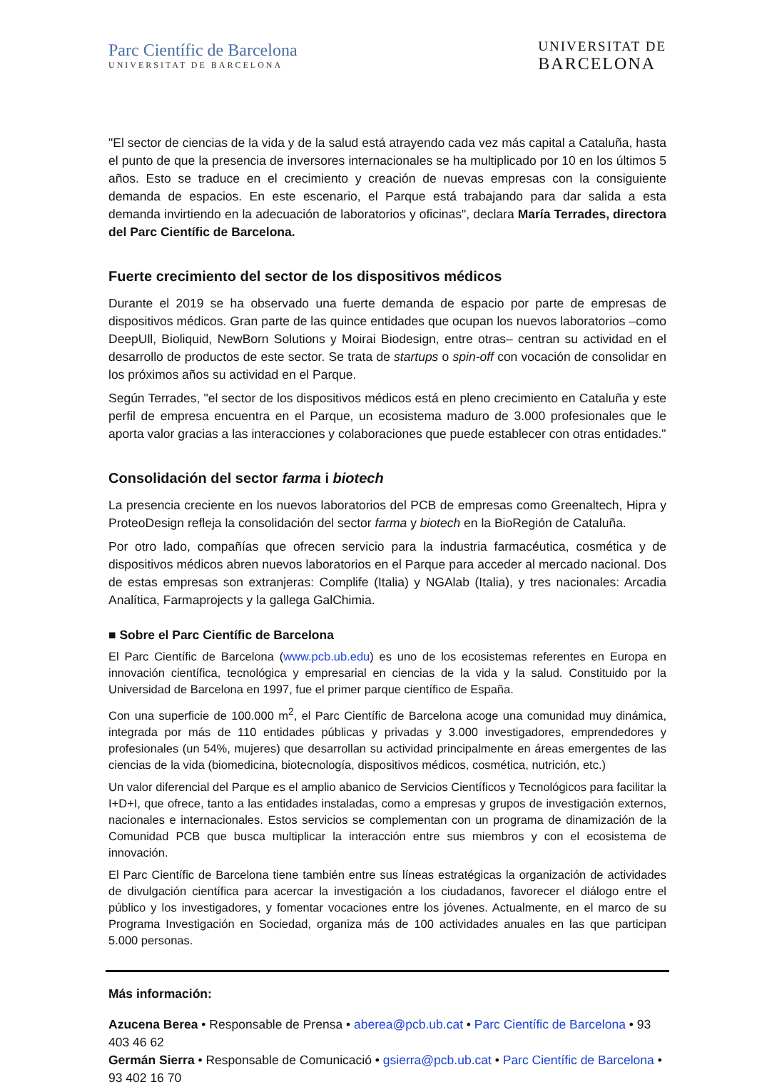Parc Científic de Barcelona
UNIVERSITAT DE BARCELONA
UNIVERSITAT DE
BARCELONA
"El sector de ciencias de la vida y de la salud está atrayendo cada vez más capital a Cataluña, hasta el punto de que la presencia de inversores internacionales se ha multiplicado por 10 en los últimos 5 años. Esto se traduce en el crecimiento y creación de nuevas empresas con la consiguiente demanda de espacios. En este escenario, el Parque está trabajando para dar salida a esta demanda invirtiendo en la adecuación de laboratorios y oficinas", declara María Terrades, directora del Parc Científic de Barcelona.
Fuerte crecimiento del sector de los dispositivos médicos
Durante el 2019 se ha observado una fuerte demanda de espacio por parte de empresas de dispositivos médicos. Gran parte de las quince entidades que ocupan los nuevos laboratorios –como DeepUll, Bioliquid, NewBorn Solutions y Moirai Biodesign, entre otras– centran su actividad en el desarrollo de productos de este sector. Se trata de startups o spin-off con vocación de consolidar en los próximos años su actividad en el Parque.
Según Terrades, "el sector de los dispositivos médicos está en pleno crecimiento en Cataluña y este perfil de empresa encuentra en el Parque, un ecosistema maduro de 3.000 profesionales que le aporta valor gracias a las interacciones y colaboraciones que puede establecer con otras entidades."
Consolidación del sector farma i biotech
La presencia creciente en los nuevos laboratorios del PCB de empresas como Greenaltech, Hipra y ProteoDesign refleja la consolidación del sector farma y biotech en la BioRegión de Cataluña.
Por otro lado, compañías que ofrecen servicio para la industria farmacéutica, cosmética y de dispositivos médicos abren nuevos laboratorios en el Parque para acceder al mercado nacional. Dos de estas empresas son extranjeras: Complife (Italia) y NGAlab (Italia), y tres nacionales: Arcadia Analítica, Farmaprojects y la gallega GalChimia.
■ Sobre el Parc Científic de Barcelona
El Parc Científic de Barcelona (www.pcb.ub.edu) es uno de los ecosistemas referentes en Europa en innovación científica, tecnológica y empresarial en ciencias de la vida y la salud. Constituido por la Universidad de Barcelona en 1997, fue el primer parque científico de España.
Con una superficie de 100.000 m<sup>2</sup>, el Parc Científic de Barcelona acoge una comunidad muy dinámica, integrada por más de 110 entidades públicas y privadas y 3.000 investigadores, emprendedores y profesionales (un 54%, mujeres) que desarrollan su actividad principalmente en áreas emergentes de las ciencias de la vida (biomedicina, biotecnología, dispositivos médicos, cosmética, nutrición, etc.)
Un valor diferencial del Parque es el amplio abanico de Servicios Científicos y Tecnológicos para facilitar la I+D+I, que ofrece, tanto a las entidades instaladas, como a empresas y grupos de investigación externos, nacionales e internacionales. Estos servicios se complementan con un programa de dinamización de la Comunidad PCB que busca multiplicar la interacción entre sus miembros y con el ecosistema de innovación.
El Parc Científic de Barcelona tiene también entre sus líneas estratégicas la organización de actividades de divulgación científica para acercar la investigación a los ciudadanos, favorecer el diálogo entre el público y los investigadores, y fomentar vocaciones entre los jóvenes. Actualmente, en el marco de su Programa Investigación en Sociedad, organiza más de 100 actividades anuales en las que participan 5.000 personas.
Más información:
Azucena Berea • Responsable de Prensa • aberea@pcb.ub.cat • Parc Científic de Barcelona • 93 403 46 62
Germán Sierra • Responsable de Comunicació • gsierra@pcb.ub.cat • Parc Científic de Barcelona • 93 402 16 70